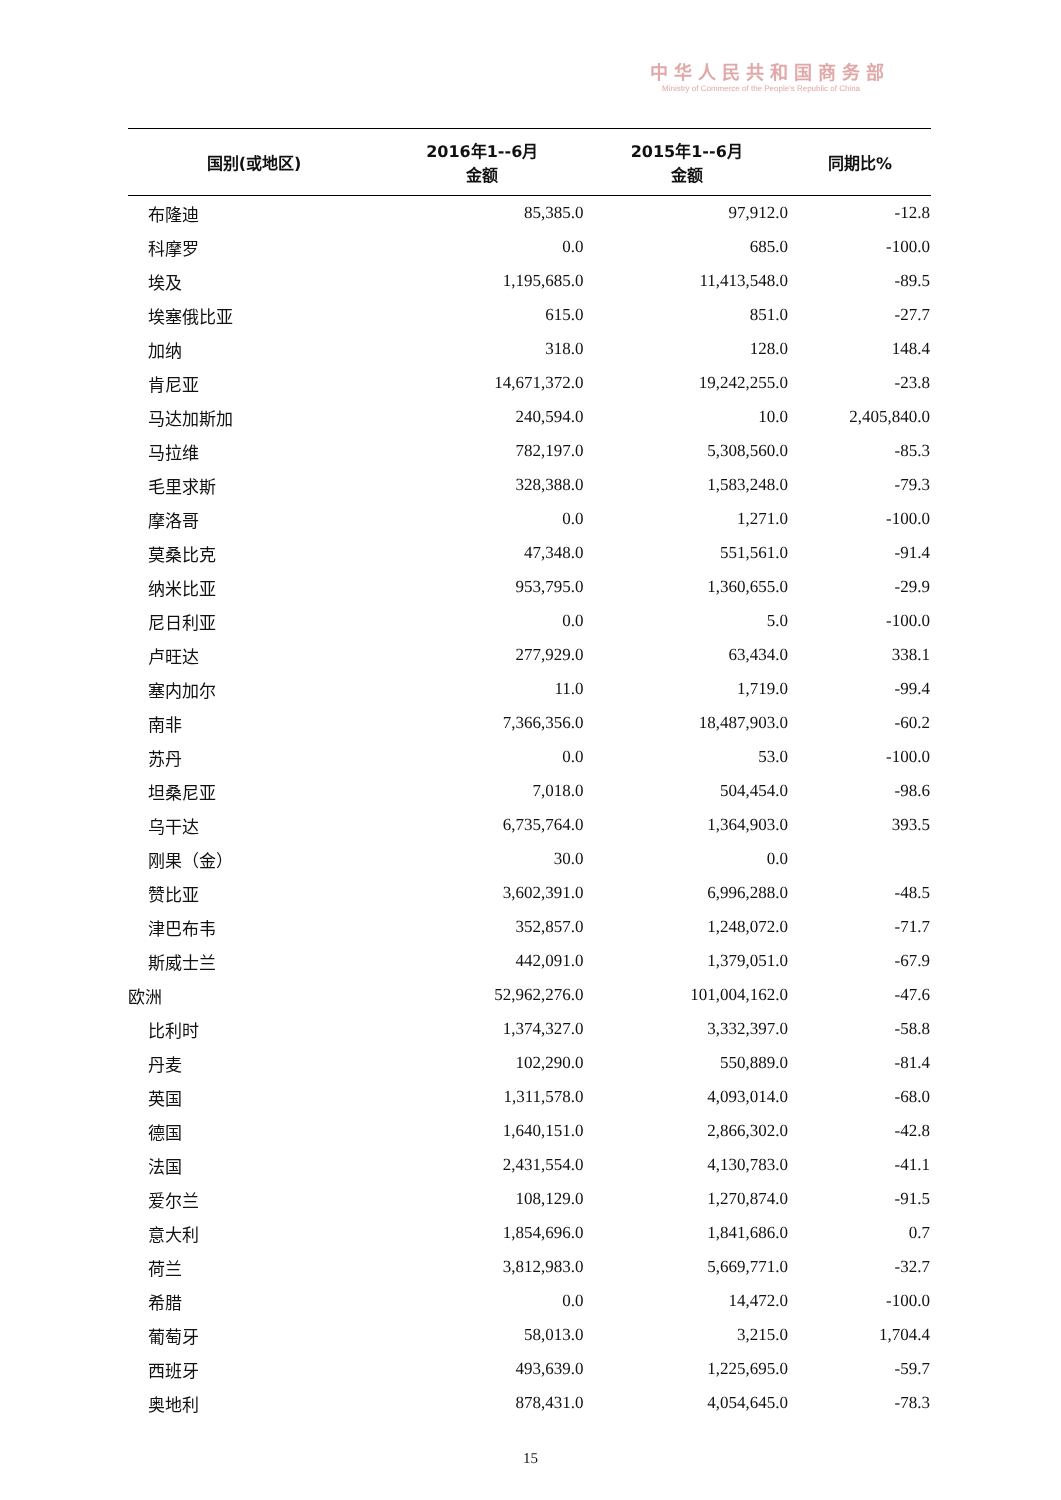中华人民共和国商务部
Ministry of Commerce of the People's Republic of China
| 国别(或地区) | 2016年1--6月 金额 | 2015年1--6月 金额 | 同期比% |
| --- | --- | --- | --- |
| 布隆迪 | 85,385.0 | 97,912.0 | -12.8 |
| 科摩罗 | 0.0 | 685.0 | -100.0 |
| 埃及 | 1,195,685.0 | 11,413,548.0 | -89.5 |
| 埃塞俄比亚 | 615.0 | 851.0 | -27.7 |
| 加纳 | 318.0 | 128.0 | 148.4 |
| 肯尼亚 | 14,671,372.0 | 19,242,255.0 | -23.8 |
| 马达加斯加 | 240,594.0 | 10.0 | 2,405,840.0 |
| 马拉维 | 782,197.0 | 5,308,560.0 | -85.3 |
| 毛里求斯 | 328,388.0 | 1,583,248.0 | -79.3 |
| 摩洛哥 | 0.0 | 1,271.0 | -100.0 |
| 莫桑比克 | 47,348.0 | 551,561.0 | -91.4 |
| 纳米比亚 | 953,795.0 | 1,360,655.0 | -29.9 |
| 尼日利亚 | 0.0 | 5.0 | -100.0 |
| 卢旺达 | 277,929.0 | 63,434.0 | 338.1 |
| 塞内加尔 | 11.0 | 1,719.0 | -99.4 |
| 南非 | 7,366,356.0 | 18,487,903.0 | -60.2 |
| 苏丹 | 0.0 | 53.0 | -100.0 |
| 坦桑尼亚 | 7,018.0 | 504,454.0 | -98.6 |
| 乌干达 | 6,735,764.0 | 1,364,903.0 | 393.5 |
| 刚果（金） | 30.0 | 0.0 | |
| 赞比亚 | 3,602,391.0 | 6,996,288.0 | -48.5 |
| 津巴布韦 | 352,857.0 | 1,248,072.0 | -71.7 |
| 斯威士兰 | 442,091.0 | 1,379,051.0 | -67.9 |
| 欧洲 | 52,962,276.0 | 101,004,162.0 | -47.6 |
| 比利时 | 1,374,327.0 | 3,332,397.0 | -58.8 |
| 丹麦 | 102,290.0 | 550,889.0 | -81.4 |
| 英国 | 1,311,578.0 | 4,093,014.0 | -68.0 |
| 德国 | 1,640,151.0 | 2,866,302.0 | -42.8 |
| 法国 | 2,431,554.0 | 4,130,783.0 | -41.1 |
| 爱尔兰 | 108,129.0 | 1,270,874.0 | -91.5 |
| 意大利 | 1,854,696.0 | 1,841,686.0 | 0.7 |
| 荷兰 | 3,812,983.0 | 5,669,771.0 | -32.7 |
| 希腊 | 0.0 | 14,472.0 | -100.0 |
| 葡萄牙 | 58,013.0 | 3,215.0 | 1,704.4 |
| 西班牙 | 493,639.0 | 1,225,695.0 | -59.7 |
| 奥地利 | 878,431.0 | 4,054,645.0 | -78.3 |
15